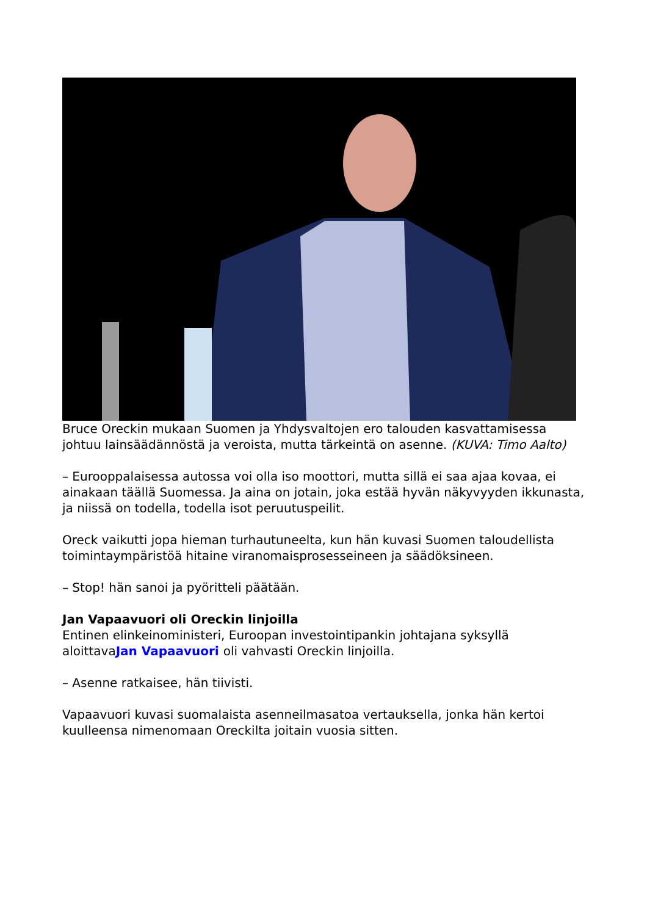Bruce Oreckin mukaan Suomen ja Yhdysvaltojen ero talouden kasvattamisessa johtuu lainsäädännöstä ja veroista, mutta tärkeintä on asenne. (KUVA: Timo Aalto)
– Eurooppalaisessa autossa voi olla iso moottori, mutta sillä ei saa ajaa kovaa, ei ainakaan täällä Suomessa. Ja aina on jotain, joka estää hyvän näkyvyyden ikkunasta, ja niissä on todella, todella isot peruutuspeilit.
Oreck vaikutti jopa hieman turhautuneelta, kun hän kuvasi Suomen taloudellista toimintaympäristöä hitaine viranomaisprosesseineen ja säädöksineen.
– Stop! hän sanoi ja pyöritteli päätään.
Jan Vapaavuori oli Oreckin linjoilla
Entinen elinkeinoministeri, Euroopan investointipankin johtajana syksyllä aloittavaJan Vapaavuori oli vahvasti Oreckin linjoilla.
– Asenne ratkaisee, hän tiivisti.
Vapaavuori kuvasi suomalaista asenneilmasatoa vertauksella, jonka hän kertoi kuulleensa nimenomaan Oreckilta joitain vuosia sitten.